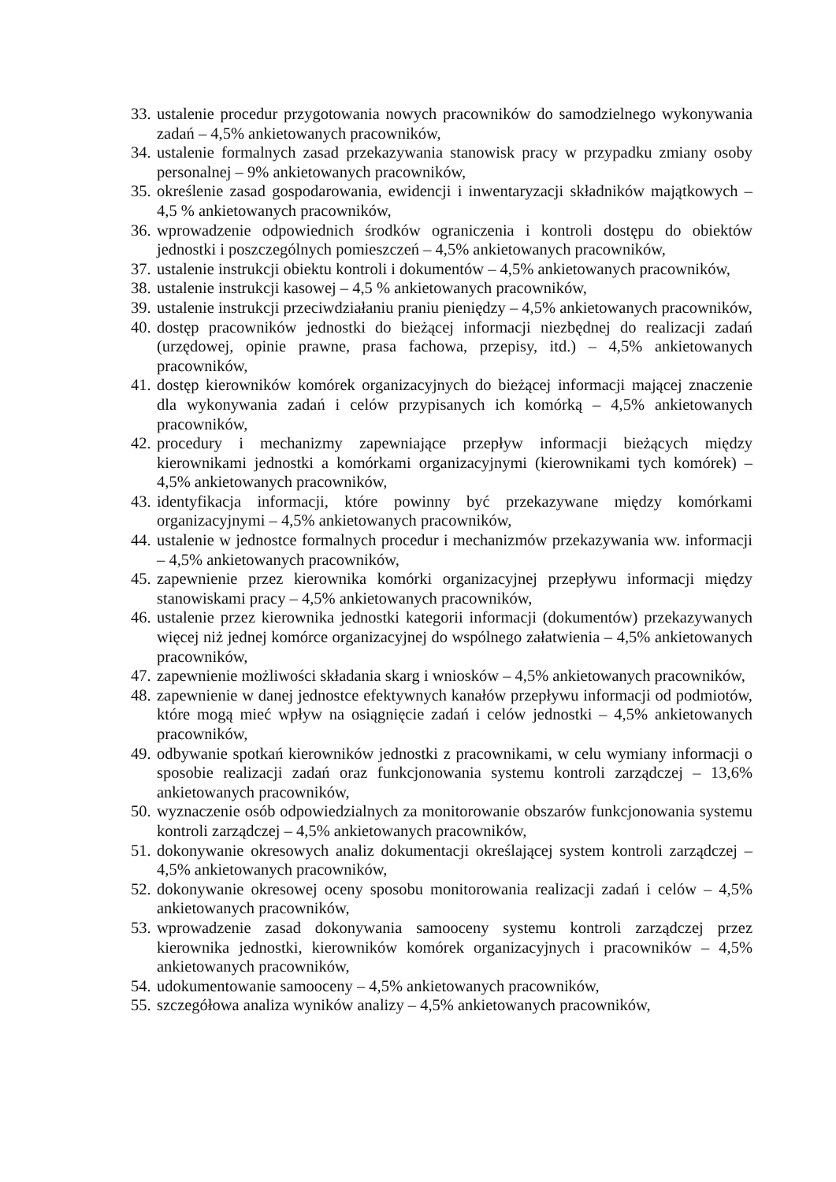33. ustalenie procedur przygotowania nowych pracowników do samodzielnego wykonywania zadań – 4,5% ankietowanych pracowników,
34. ustalenie formalnych zasad przekazywania stanowisk pracy w przypadku zmiany osoby personalnej – 9% ankietowanych pracowników,
35. określenie zasad gospodarowania, ewidencji i inwentaryzacji składników majątkowych – 4,5 % ankietowanych pracowników,
36. wprowadzenie odpowiednich środków ograniczenia i kontroli dostępu do obiektów jednostki i poszczególnych pomieszczeń – 4,5% ankietowanych pracowników,
37. ustalenie instrukcji obiektu kontroli i dokumentów – 4,5% ankietowanych pracowników,
38. ustalenie instrukcji kasowej – 4,5 % ankietowanych pracowników,
39. ustalenie instrukcji przeciwdziałaniu praniu pieniędzy – 4,5% ankietowanych pracowników,
40. dostęp pracowników jednostki do bieżącej informacji niezbędnej do realizacji zadań (urzędowej, opinie prawne, prasa fachowa, przepisy, itd.) – 4,5% ankietowanych pracowników,
41. dostęp kierowników komórek organizacyjnych do bieżącej informacji mającej znaczenie dla wykonywania zadań i celów przypisanych ich komórką – 4,5% ankietowanych pracowników,
42. procedury i mechanizmy zapewniające przepływ informacji bieżących między kierownikami jednostki a komórkami organizacyjnymi (kierownikami tych komórek) – 4,5% ankietowanych pracowników,
43. identyfikacja informacji, które powinny być przekazywane między komórkami organizacyjnymi – 4,5% ankietowanych pracowników,
44. ustalenie w jednostce formalnych procedur i mechanizmów przekazywania ww. informacji – 4,5% ankietowanych pracowników,
45. zapewnienie przez kierownika komórki organizacyjnej przepływu informacji między stanowiskami pracy – 4,5% ankietowanych pracowników,
46. ustalenie przez kierownika jednostki kategorii informacji (dokumentów) przekazywanych więcej niż jednej komórce organizacyjnej do wspólnego załatwienia – 4,5% ankietowanych pracowników,
47. zapewnienie możliwości składania skarg i wniosków – 4,5% ankietowanych pracowników,
48. zapewnienie w danej jednostce efektywnych kanałów przepływu informacji od podmiotów, które mogą mieć wpływ na osiągnięcie zadań i celów jednostki – 4,5% ankietowanych pracowników,
49. odbywanie spotkań kierowników jednostki z pracownikami, w celu wymiany informacji o sposobie realizacji zadań oraz funkcjonowania systemu kontroli zarządczej – 13,6% ankietowanych pracowników,
50. wyznaczenie osób odpowiedzialnych za monitorowanie obszarów funkcjonowania systemu kontroli zarządczej – 4,5% ankietowanych pracowników,
51. dokonywanie okresowych analiz dokumentacji określającej system kontroli zarządczej – 4,5% ankietowanych pracowników,
52. dokonywanie okresowej oceny sposobu monitorowania realizacji zadań i celów – 4,5% ankietowanych pracowników,
53. wprowadzenie zasad dokonywania samooceny systemu kontroli zarządczej przez kierownika jednostki, kierowników komórek organizacyjnych i pracowników – 4,5% ankietowanych pracowników,
54. udokumentowanie samooceny – 4,5% ankietowanych pracowników,
55. szczegółowa analiza wyników analizy – 4,5% ankietowanych pracowników,